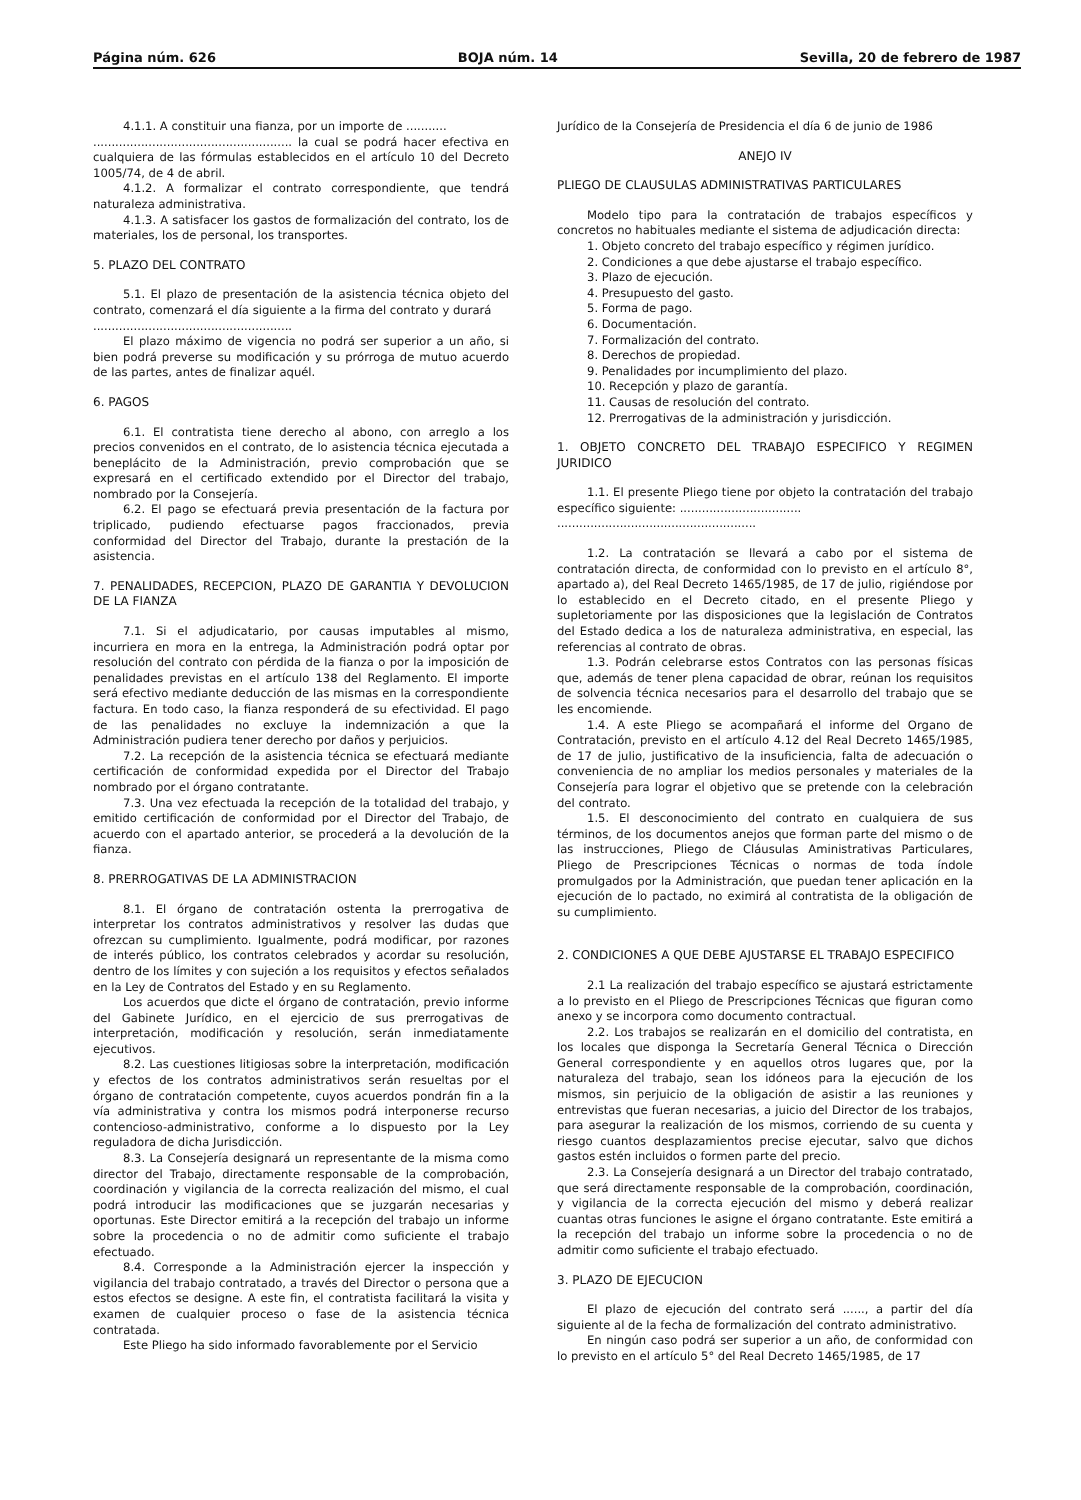Página núm. 626 BOJA núm. 14 Sevilla, 20 de febrero de 1987
4.1.1. A constituir una fianza, por un importe de ...........
...................................................... la cual se podrá hacer efectiva en cualquiera de las fórmulas establecidos en el artículo 10 del Decreto 1005/74, de 4 de abril.
4.1.2. A formalizar el contrato correspondiente, que tendrá naturaleza administrativa.
4.1.3. A satisfacer los gastos de formalización del contrato, los de materiales, los de personal, los transportes.
5. PLAZO DEL CONTRATO
5.1. El plazo de presentación de la asistencia técnica objeto del contrato, comenzará el día siguiente a la firma del contrato y durará
......................................................
El plazo máximo de vigencia no podrá ser superior a un año, si bien podrá preverse su modificación y su prórroga de mutuo acuerdo de las partes, antes de finalizar aquél.
6. PAGOS
6.1. El contratista tiene derecho al abono, con arreglo a los precios convenidos en el contrato, de lo asistencia técnica ejecutada a beneplácito de la Administración, previo comprobación que se expresará en el certificado extendido por el Director del trabajo, nombrado por la Consejería.
6.2. El pago se efectuará previa presentación de la factura por triplicado, pudiendo efectuarse pagos fraccionados, previa conformidad del Director del Trabajo, durante la prestación de la asistencia.
7. PENALIDADES, RECEPCION, PLAZO DE GARANTIA Y DEVOLUCION DE LA FIANZA
7.1. Si el adjudicatario, por causas imputables al mismo, incurriera en mora en la entrega, la Administración podrá optar por resolución del contrato con pérdida de la fianza o por la imposición de penalidades previstas en el artículo 138 del Reglamento. El importe será efectivo mediante deducción de las mismas en la correspondiente factura. En todo caso, la fianza responderá de su efectividad. El pago de las penalidades no excluye la indemnización a que la Administración pudiera tener derecho por daños y perjuicios.
7.2. La recepción de la asistencia técnica se efectuará mediante certificación de conformidad expedida por el Director del Trabajo nombrado por el órgano contratante.
7.3. Una vez efectuada la recepción de la totalidad del trabajo, y emitido certificación de conformidad por el Director del Trabajo, de acuerdo con el apartado anterior, se procederá a la devolución de la fianza.
8. PRERROGATIVAS DE LA ADMINISTRACION
8.1. El órgano de contratación ostenta la prerrogativa de interpretar los contratos administrativos y resolver las dudas que ofrezcan su cumplimiento. Igualmente, podrá modificar, por razones de interés público, los contratos celebrados y acordar su resolución, dentro de los límites y con sujeción a los requisitos y efectos señalados en la Ley de Contratos del Estado y en su Reglamento.
Los acuerdos que dicte el órgano de contratación, previo informe del Gabinete Jurídico, en el ejercicio de sus prerrogativas de interpretación, modificación y resolución, serán inmediatamente ejecutivos.
8.2. Las cuestiones litigiosas sobre la interpretación, modificación y efectos de los contratos administrativos serán resueltas por el órgano de contratación competente, cuyos acuerdos pondrán fin a la vía administrativa y contra los mismos podrá interponerse recurso contencioso-administrativo, conforme a lo dispuesto por la Ley reguladora de dicha Jurisdicción.
8.3. La Consejería designará un representante de la misma como director del Trabajo, directamente responsable de la comprobación, coordinación y vigilancia de la correcta realización del mismo, el cual podrá introducir las modificaciones que se juzgarán necesarias y oportunas. Este Director emitirá a la recepción del trabajo un informe sobre la procedencia o no de admitir como suficiente el trabajo efectuado.
8.4. Corresponde a la Administración ejercer la inspección y vigilancia del trabajo contratado, a través del Director o persona que a estos efectos se designe. A este fin, el contratista facilitará la visita y examen de cualquier proceso o fase de la asistencia técnica contratada.
Este Pliego ha sido informado favorablemente por el Servicio
Jurídico de la Consejería de Presidencia el día 6 de junio de 1986
ANEJO IV
PLIEGO DE CLAUSULAS ADMINISTRATIVAS PARTICULARES
Modelo tipo para la contratación de trabajos específicos y concretos no habituales mediante el sistema de adjudicación directa:
1. Objeto concreto del trabajo específico y régimen jurídico.
2. Condiciones a que debe ajustarse el trabajo específico.
3. Plazo de ejecución.
4. Presupuesto del gasto.
5. Forma de pago.
6. Documentación.
7. Formalización del contrato.
8. Derechos de propiedad.
9. Penalidades por incumplimiento del plazo.
10. Recepción y plazo de garantía.
11. Causas de resolución del contrato.
12. Prerrogativas de la administración y jurisdicción.
1. OBJETO CONCRETO DEL TRABAJO ESPECIFICO Y REGIMEN JURIDICO
1.1. El presente Pliego tiene por objeto la contratación del trabajo específico siguiente: .................................
......................................................
1.2. La contratación se llevará a cabo por el sistema de contratación directa, de conformidad con lo previsto en el artículo 8°, apartado a), del Real Decreto 1465/1985, de 17 de julio, rigiéndose por lo establecido en el Decreto citado, en el presente Pliego y supletoriamente por las disposiciones que la legislación de Contratos del Estado dedica a los de naturaleza administrativa, en especial, las referencias al contrato de obras.
1.3. Podrán celebrarse estos Contratos con las personas físicas que, además de tener plena capacidad de obrar, reúnan los requisitos de solvencia técnica necesarios para el desarrollo del trabajo que se les encomiende.
1.4. A este Pliego se acompañará el informe del Organo de Contratación, previsto en el artículo 4.12 del Real Decreto 1465/1985, de 17 de julio, justificativo de la insuficiencia, falta de adecuación o conveniencia de no ampliar los medios personales y materiales de la Consejería para lograr el objetivo que se pretende con la celebración del contrato.
1.5. El desconocimiento del contrato en cualquiera de sus términos, de los documentos anejos que forman parte del mismo o de las instrucciones, Pliego de Cláusulas Aministrativas Particulares, Pliego de Prescripciones Técnicas o normas de toda índole promulgados por la Administración, que puedan tener aplicación en la ejecución de lo pactado, no eximirá al contratista de la obligación de su cumplimiento.
2. CONDICIONES A QUE DEBE AJUSTARSE EL TRABAJO ESPECIFICO
2.1 La realización del trabajo específico se ajustará estrictamente a lo previsto en el Pliego de Prescripciones Técnicas que figuran como anexo y se incorpora como documento contractual.
2.2. Los trabajos se realizarán en el domicilio del contratista, en los locales que disponga la Secretaría General Técnica o Dirección General correspondiente y en aquellos otros lugares que, por la naturaleza del trabajo, sean los idóneos para la ejecución de los mismos, sin perjuicio de la obligación de asistir a las reuniones y entrevistas que fueran necesarias, a juicio del Director de los trabajos, para asegurar la realización de los mismos, corriendo de su cuenta y riesgo cuantos desplazamientos precise ejecutar, salvo que dichos gastos estén incluidos o formen parte del precio.
2.3. La Consejería designará a un Director del trabajo contratado, que será directamente responsable de la comprobación, coordinación, y vigilancia de la correcta ejecución del mismo y deberá realizar cuantas otras funciones le asigne el órgano contratante. Este emitirá a la recepción del trabajo un informe sobre la procedencia o no de admitir como suficiente el trabajo efectuado.
3. PLAZO DE EJECUCION
El plazo de ejecución del contrato será ......, a partir del día siguiente al de la fecha de formalización del contrato administrativo.
En ningún caso podrá ser superior a un año, de conformidad con lo previsto en el artículo 5° del Real Decreto 1465/1985, de 17